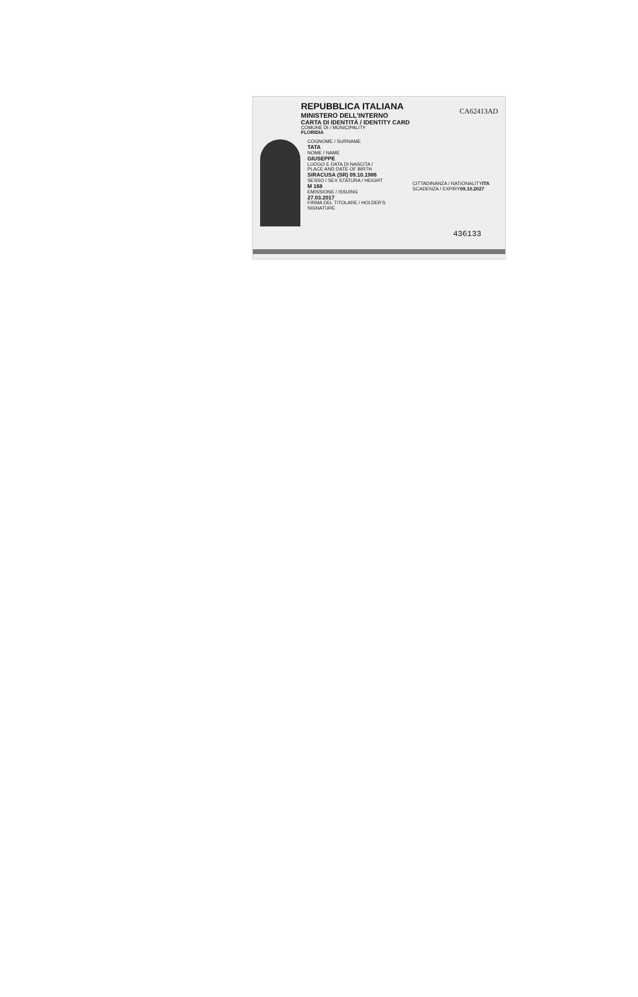REPUBBLICA ITALIANA
MINISTERO DELL'INTERNO
CARTA DI IDENTITÀ / IDENTITY CARD
COMUNE DI / MUNICIPALITY
FLORIDIA
CA62413AD
COGNOME / SURNAME
TATA
NOME / NAME
GIUSEPPE
LUOGO E DATA DI NASCITA / PLACE AND DATE OF BIRTH
SIRACUSA (SR) 09.10.1986
SESSO / SEX STATURA / HEIGHT
M 168
EMISSIONE / ISSUING
27.03.2017
FIRMA DEL TITOLARE / HOLDER'S SIGNATURE
CITTADINANZA / NATIONALITY ITA SCADENZA / EXPIRY 09.10.2027
436133